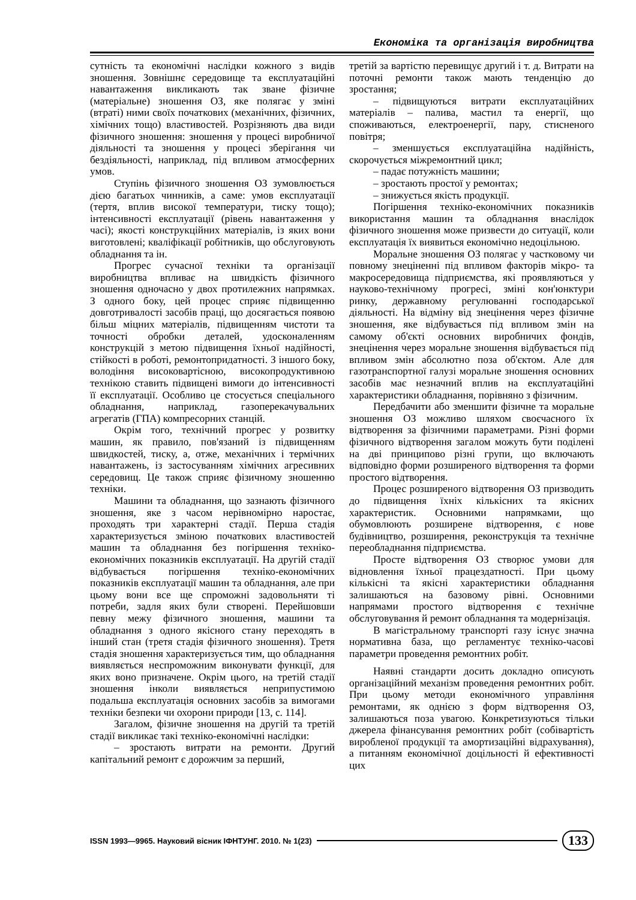Економіка та організація виробництва
сутність та економічні наслідки кожного з видів зношення. Зовнішнє середовище та експлуатаційні навантаження викликають так зване фізичне (матеріальне) зношення ОЗ, яке полягає у зміні (втраті) ними своїх початкових (механічних, фізичних, хімічних тощо) властивостей. Розрізняють два види фізичного зношення: зношення у процесі виробничої діяльності та зношення у процесі зберігання чи бездіяльності, наприклад, під впливом атмосферних умов.
Ступінь фізичного зношення ОЗ зумовлюється дією багатьох чинників, а саме: умов експлуатації (тертя, вплив високої температури, тиску тощо); інтенсивності експлуатації (рівень навантаження у часі); якості конструкційних матеріалів, із яких вони виготовлені; кваліфікації робітників, що обслуговують обладнання та ін.
Прогрес сучасної техніки та організації виробництва впливає на швидкість фізичного зношення одночасно у двох протилежних напрямках. З одного боку, цей процес сприяє підвищенню довготривалості засобів праці, що досягається появою більш міцних матеріалів, підвищенням чистоти та точності обробки деталей, удосконаленням конструкцій з метою підвищення їхньої надійності, стійкості в роботі, ремонтопридатності. З іншого боку, володіння високовартісною, високопродуктивною технікою ставить підвищені вимоги до інтенсивності її експлуатації. Особливо це стосується спеціального обладнання, наприклад, газоперекачувальних агрегатів (ГПА) компресорних станцій.
Окрім того, технічний прогрес у розвитку машин, як правило, пов'язаний із підвищенням швидкостей, тиску, а, отже, механічних і термічних навантажень, із застосуванням хімічних агресивних середовищ. Це також сприяє фізичному зношенню техніки.
Машини та обладнання, що зазнають фізичного зношення, яке з часом нерівномірно наростає, проходять три характерні стадії. Перша стадія характеризується зміною початкових властивостей машин та обладнання без погіршення техніко-економічних показників експлуатації. На другій стадії відбувається погіршення техніко-економічних показників експлуатації машин та обладнання, але при цьому вони все ще спроможні задовольняти ті потреби, задля яких були створені. Перейшовши певну межу фізичного зношення, машини та обладнання з одного якісного стану переходять в інший стан (третя стадія фізичного зношення). Третя стадія зношення характеризується тим, що обладнання виявляється неспроможним виконувати функції, для яких воно призначене. Окрім цього, на третій стадії зношення інколи виявляється неприпустимою подальша експлуатація основних засобів за вимогами техніки безпеки чи охорони природи [13, с. 114].
Загалом, фізичне зношення на другій та третій стадії викликає такі техніко-економічні наслідки:
– зростають витрати на ремонти. Другий капітальний ремонт є дорожчим за перший,
третій за вартістю перевищує другий і т. д. Витрати на поточні ремонти також мають тенденцію до зростання;
– підвищуються витрати експлуатаційних матеріалів – палива, мастил та енергії, що споживаються, електроенергії, пару, стисненого повітря;
– зменшується експлуатаційна надійність, скорочується міжремонтний цикл;
– падає потужність машини;
– зростають простої у ремонтах;
– знижується якість продукції.
Погіршення техніко-економічних показників використання машин та обладнання внаслідок фізичного зношення може призвести до ситуації, коли експлуатація їх виявиться економічно недоцільною.
Моральне зношення ОЗ полягає у частковому чи повному знеціненні під впливом факторів мікро- та макросередовища підприємства, які проявляються у науково-технічному прогресі, зміні кон'юнктури ринку, державному регулюванні господарської діяльності. На відміну від знецінення через фізичне зношення, яке відбувається під впливом змін на самому об'єкті основних виробничих фондів, знецінення через моральне зношення відбувається під впливом змін абсолютно поза об'єктом. Але для газотранспортної галузі моральне зношення основних засобів має незначний вплив на експлуатаційні характеристики обладнання, порівняно з фізичним.
Передбачити або зменшити фізичне та моральне зношення ОЗ можливо шляхом своєчасного їх відтворення за фізичними параметрами. Різні форми фізичного відтворення загалом можуть бути поділені на дві принципово різні групи, що включають відповідно форми розширеного відтворення та форми простого відтворення.
Процес розширеного відтворення ОЗ призводить до підвищення їхніх кількісних та якісних характеристик. Основними напрямками, що обумовлюють розширене відтворення, є нове будівництво, розширення, реконструкція та технічне переобладнання підприємства.
Просте відтворення ОЗ створює умови для відновлення їхньої працездатності. При цьому кількісні та якісні характеристики обладнання залишаються на базовому рівні. Основними напрямами простого відтворення є технічне обслуговування й ремонт обладнання та модернізація.
В магістральному транспорті газу існує значна нормативна база, що регламентує техніко-часові параметри проведення ремонтних робіт.
Наявні стандарти досить докладно описують організаційний механізм проведення ремонтних робіт. При цьому методи економічного управління ремонтами, як однією з форм відтворення ОЗ, залишаються поза увагою. Конкретизуються тільки джерела фінансування ремонтних робіт (собівартість виробленої продукції та амортизаційні відрахування), а питанням економічної доцільності й ефективності цих
ISSN 1993—9965. Науковий вісник ІФНТУНГ. 2010. № 1(23) 133